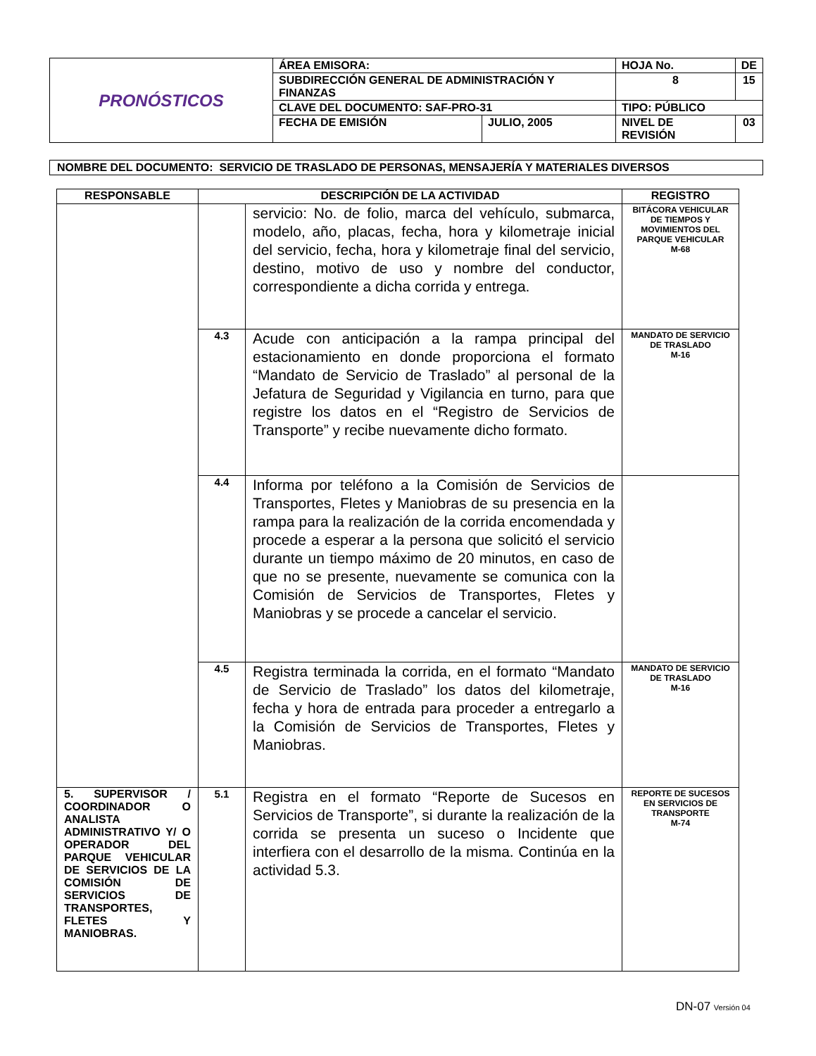| PRONÓSTICOS | ÁREA EMISORA: | | HOJA No. | | DE |
| | SUBDIRECCIÓN GENERAL DE ADMINISTRACIÓN Y FINANZAS | | 8 | | 15 |
| | CLAVE DEL DOCUMENTO: SAF-PRO-31 | | TIPO: PÚBLICO | | |
| | FECHA DE EMISIÓN | JULIO, 2005 | NIVEL DE REVISIÓN | 03 | |
NOMBRE DEL DOCUMENTO: SERVICIO DE TRASLADO DE PERSONAS, MENSAJERÍA Y MATERIALES DIVERSOS
| RESPONSABLE | DESCRIPCIÓN DE LA ACTIVIDAD | | REGISTRO |
| --- | --- | --- | --- |
| | | servicio: No. de folio, marca del vehículo, submarca, modelo, año, placas, fecha, hora y kilometraje inicial del servicio, fecha, hora y kilometraje final del servicio, destino, motivo de uso y nombre del conductor, correspondiente a dicha corrida y entrega. | BITÁCORA VEHICULAR DE TIEMPOS Y MOVIMIENTOS DEL PARQUE VEHICULAR M-68 |
| | 4.3 | Acude con anticipación a la rampa principal del estacionamiento en donde proporciona el formato “Mandato de Servicio de Traslado” al personal de la Jefatura de Seguridad y Vigilancia en turno, para que registre los datos en el “Registro de Servicios de Transporte” y recibe nuevamente dicho formato. | MANDATO DE SERVICIO DE TRASLADO M-16 |
| | 4.4 | Informa por teléfono a la Comisión de Servicios de Transportes, Fletes y Maniobras de su presencia en la rampa para la realización de la corrida encomendada y procede a esperar a la persona que solicitó el servicio durante un tiempo máximo de 20 minutos, en caso de que no se presente, nuevamente se comunica con la Comisión de Servicios de Transportes, Fletes y Maniobras y se procede a cancelar el servicio. | |
| | 4.5 | Registra terminada la corrida, en el formato “Mandato de Servicio de Traslado” los datos del kilometraje, fecha y hora de entrada para proceder a entregarlo a la Comisión de Servicios de Transportes, Fletes y Maniobras. | MANDATO DE SERVICIO DE TRASLADO M-16 |
| 5. SUPERVISOR / COORDINADOR O ANALISTA ADMINISTRATIVO Y/ O OPERADOR DEL PARQUE VEHICULAR DE SERVICIOS DE LA COMISIÓN DE SERVICIOS DE TRANSPORTES, FLETES Y MANIOBRAS. | 5.1 | Registra en el formato “Reporte de Sucesos en Servicios de Transporte”, si durante la realización de la corrida se presenta un suceso o Incidente que interfiera con el desarrollo de la misma. Continúa en la actividad 5.3. | REPORTE DE SUCESOS EN SERVICIOS DE TRANSPORTE M-74 |
DN-07 Versión 04